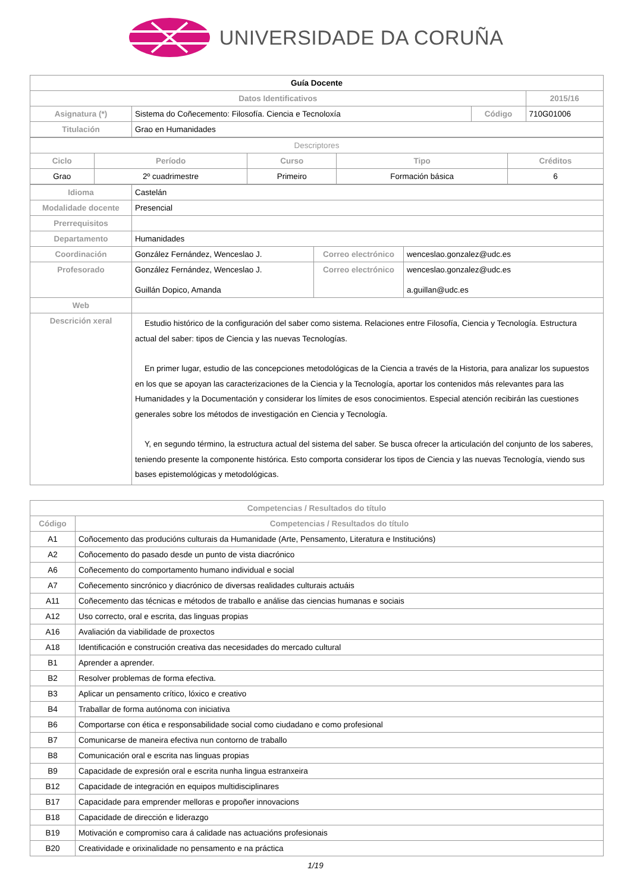UNIVERSIDADE DA CORUÑA
| Guía Docente | | | |
| Datos Identificativos | | | 2015/16 |
| Asignatura (*) | Sistema do Coñecemento: Filosofía. Ciencia e Tecnoloxía | Código | 710G01006 |
| Titulación | Grao en Humanidades | | |
| Descriptores | | | | |
| Ciclo | Período | Curso | Tipo | Créditos |
| Grao | 2º cuadrimestre | Primeiro | Formación básica | 6 |
| Idioma | Castelán | | |
| Modalidade docente | Presencial | | |
| Prerrequisitos | | | |
| Departamento | Humanidades | | |
| Coordinación | González Fernández, Wenceslao J. | Correo electrónico | wenceslao.gonzalez@udc.es |
| Profesorado | González Fernández, Wenceslao J. Guillán Dopico, Amanda | Correo electrónico | wenceslao.gonzalez@udc.es a.guillan@udc.es |
| Web | | | |
| Descrición xeral | Estudio histórico de la configuración del saber como sistema. Relaciones entre Filosofía, Ciencia y Tecnología. Estructura actual del saber: tipos de Ciencia y las nuevas Tecnologías. En primer lugar, estudio de las concepciones metodológicas de la Ciencia a través de la Historia, para analizar los supuestos en los que se apoyan las caracterizaciones de la Ciencia y la Tecnología, aportar los contenidos más relevantes para las Humanidades y la Documentación y considerar los límites de esos conocimientos. Especial atención recibirán las cuestiones generales sobre los métodos de investigación en Ciencia y Tecnología. Y, en segundo término, la estructura actual del sistema del saber. Se busca ofrecer la articulación del conjunto de los saberes, teniendo presente la componente histórica. Esto comporta considerar los tipos de Ciencia y las nuevas Tecnología, viendo sus bases epistemológicas y metodológicas. | | |
| Competencias / Resultados do título | |
| --- | --- |
| Código | Competencias / Resultados do título |
| A1 | Coñocemento das producións culturais da Humanidade (Arte, Pensamento, Literatura e Institucións) |
| A2 | Coñocemento do pasado desde un punto de vista diacrónico |
| A6 | Coñecemento do comportamento humano individual e social |
| A7 | Coñecemento sincrónico y diacrónico de diversas realidades culturais actuáis |
| A11 | Coñecemento das técnicas e métodos de traballo e análise das ciencias humanas e sociais |
| A12 | Uso correcto, oral e escrita, das linguas propias |
| A16 | Avaliación da viabilidade de proxectos |
| A18 | Identificación e construción creativa das necesidades do mercado cultural |
| B1 | Aprender a aprender. |
| B2 | Resolver problemas de forma efectiva. |
| B3 | Aplicar un pensamento crítico, lóxico e creativo |
| B4 | Traballar de forma autónoma con iniciativa |
| B6 | Comportarse con ética e responsabilidade social como ciudadano e como profesional |
| B7 | Comunicarse de maneira efectiva nun contorno de traballo |
| B8 | Comunicación oral e escrita nas linguas propias |
| B9 | Capacidade de expresión oral e escrita nunha lingua estranxeira |
| B12 | Capacidade de integración en equipos multidisciplinares |
| B17 | Capacidade para emprender melloras e propoñer innovacions |
| B18 | Capacidade de dirección e liderazgo |
| B19 | Motivación e compromiso cara á calidade nas actuacións profesionais |
| B20 | Creatividade e orixinalidade no pensamento e na práctica |
1/19